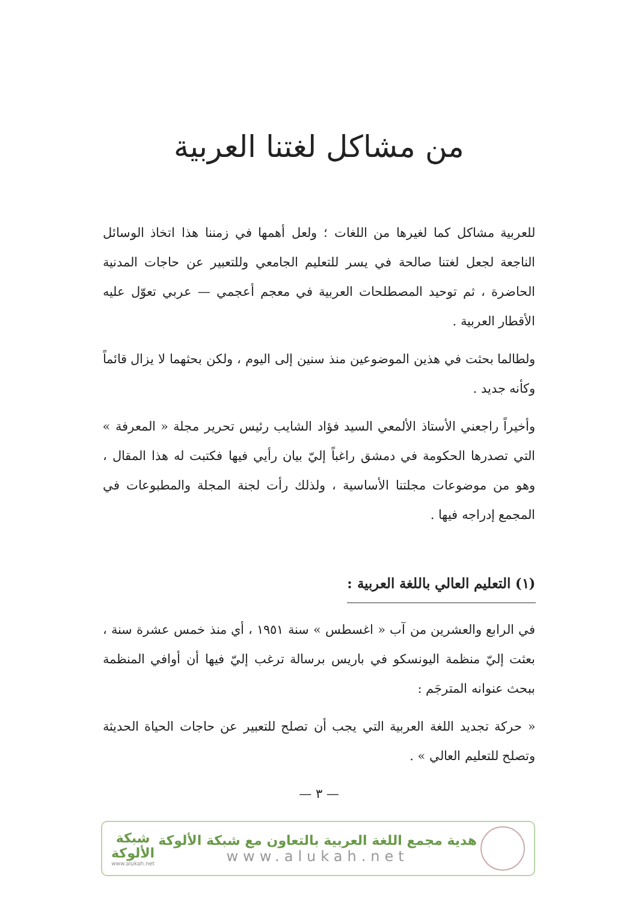من مشاكل لغتنا العربية
للعربية مشاكل كما لغيرها من اللغات ؛ ولعل أهمها في زمننا هذا اتخاذ الوسائل الناجعة لجعل لغتنا صالحة في يسر للتعليم الجامعي وللتعبير عن حاجات المدنية الحاضرة ، ثم توحيد المصطلحات العربية في معجم أعجمي — عربي تعوّل عليه الأقطار العربية .
ولطالما بحثت في هذين الموضوعين منذ سنين إلى اليوم ، ولكن بحثهما لا يزال قائماً وكأنه جديد .
وأخيراً راجعني الأستاذ الألمعي السيد فؤاد الشايب رئيس تحرير مجلة « المعرفة » التي تصدرها الحكومة في دمشق راغباً إليّ بيان رأيي فيها فكتبت له هذا المقال ، وهو من موضوعات مجلتنا الأساسية ، ولذلك رأت لجنة المجلة والمطبوعات في المجمع إدراجه فيها .
(١) التعليم العالي باللغة العربية :
في الرابع والعشرين من آب « اغسطس » سنة ١٩٥١ ، أي منذ خمس عشرة سنة ، بعثت إليّ منظمة اليونسكو في باريس برسالة ترغب إليّ فيها أن أوافي المنظمة ببحث عنوانه المترجَم :
« حركة تجديد اللغة العربية التي يجب أن تصلح للتعبير عن حاجات الحياة الحديثة وتصلح للتعليم العالي » .
— ٣ —
هدية مجمع اللغة العربية بالتعاون مع شبكة الألوكة
www.alukah.net
شبكة
الألوكة
www.alukah.net